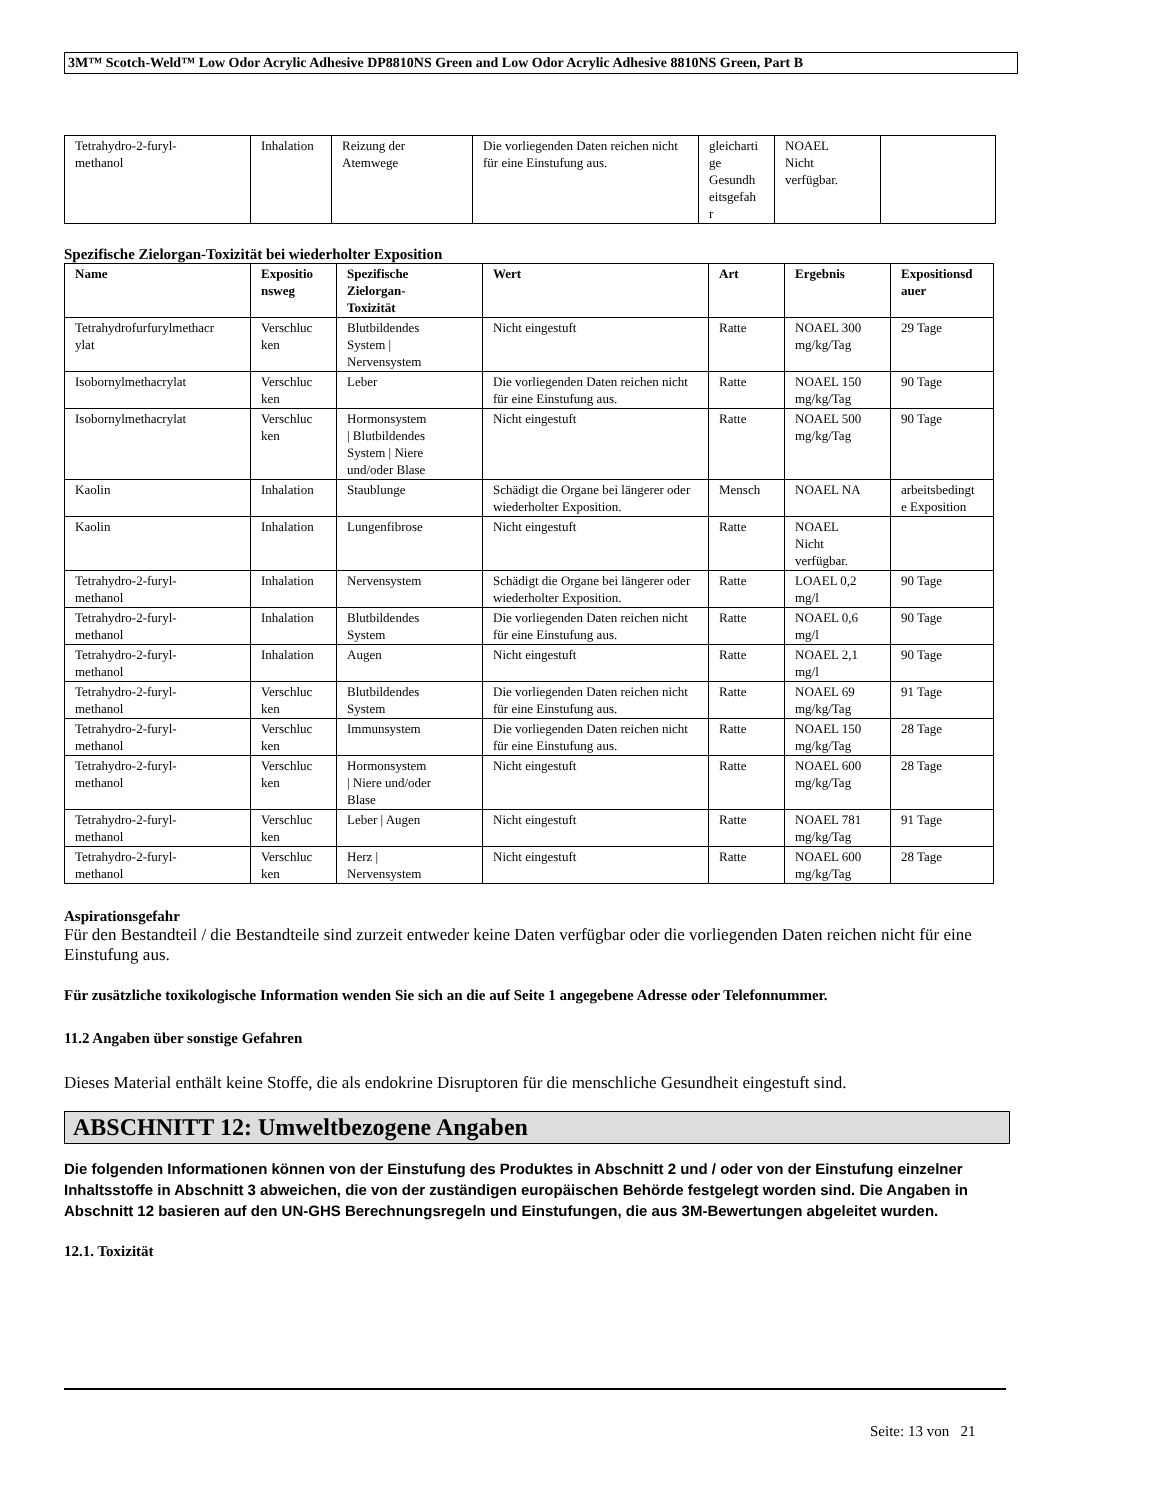3M™ Scotch-Weld™ Low Odor Acrylic Adhesive DP8810NS Green and Low Odor Acrylic Adhesive 8810NS Green, Part B
| Tetrahydro-2-furyl- methanol | Inhalation | Reizung der Atemwege | Die vorliegenden Daten reichen nicht für eine Einstufung aus. | gleicharti ge Gesundh eitsgefah r | NOAEL Nicht verfügbar. | |
Spezifische Zielorgan-Toxizität bei wiederholter Exposition
| Name | Expositio nsweg | Spezifische Zielorgan- Toxizität | Wert | Art | Ergebnis | Expositionsd auer |
| --- | --- | --- | --- | --- | --- | --- |
| Tetrahydrofurfurylmethacr ylat | Verschluc ken | Blutbildendes System / Nervensystem | Nicht eingestuft | Ratte | NOAEL 300 mg/kg/Tag | 29 Tage |
| Isobornylmethacrylat | Verschluc ken | Leber | Die vorliegenden Daten reichen nicht für eine Einstufung aus. | Ratte | NOAEL 150 mg/kg/Tag | 90 Tage |
| Isobornylmethacrylat | Verschluc ken | Hormonsystem / Blutbildendes System / Niere und/oder Blase | Nicht eingestuft | Ratte | NOAEL 500 mg/kg/Tag | 90 Tage |
| Kaolin | Inhalation | Staublunge | Schädigt die Organe bei längerer oder wiederholter Exposition. | Mensch | NOAEL NA | arbeitsbedingt e Exposition |
| Kaolin | Inhalation | Lungenfibrose | Nicht eingestuft | Ratte | NOAEL Nicht verfügbar. | |
| Tetrahydro-2-furyl- methanol | Inhalation | Nervensystem | Schädigt die Organe bei längerer oder wiederholter Exposition. | Ratte | LOAEL 0,2 mg/l | 90 Tage |
| Tetrahydro-2-furyl- methanol | Inhalation | Blutbildendes System | Die vorliegenden Daten reichen nicht für eine Einstufung aus. | Ratte | NOAEL 0,6 mg/l | 90 Tage |
| Tetrahydro-2-furyl- methanol | Inhalation | Augen | Nicht eingestuft | Ratte | NOAEL 2,1 mg/l | 90 Tage |
| Tetrahydro-2-furyl- methanol | Verschluc ken | Blutbildendes System | Die vorliegenden Daten reichen nicht für eine Einstufung aus. | Ratte | NOAEL 69 mg/kg/Tag | 91 Tage |
| Tetrahydro-2-furyl- methanol | Verschluc ken | Immunsystem | Die vorliegenden Daten reichen nicht für eine Einstufung aus. | Ratte | NOAEL 150 mg/kg/Tag | 28 Tage |
| Tetrahydro-2-furyl- methanol | Verschluc ken | Hormonsystem / Niere und/oder Blase | Nicht eingestuft | Ratte | NOAEL 600 mg/kg/Tag | 28 Tage |
| Tetrahydro-2-furyl- methanol | Verschluc ken | Leber / Augen | Nicht eingestuft | Ratte | NOAEL 781 mg/kg/Tag | 91 Tage |
| Tetrahydro-2-furyl- methanol | Verschluc ken | Herz / Nervensystem | Nicht eingestuft | Ratte | NOAEL 600 mg/kg/Tag | 28 Tage |
Aspirationsgefahr
Für den Bestandteil / die Bestandteile sind zurzeit entweder keine Daten verfügbar oder die vorliegenden Daten reichen nicht für eine Einstufung aus.
Für zusätzliche toxikologische Information wenden Sie sich an die auf Seite 1 angegebene Adresse oder Telefonnummer.
11.2 Angaben über sonstige Gefahren
Dieses Material enthält keine Stoffe, die als endokrine Disruptoren für die menschliche Gesundheit eingestuft sind.
ABSCHNITT 12: Umweltbezogene Angaben
Die folgenden Informationen können von der Einstufung des Produktes in Abschnitt 2 und / oder von der Einstufung einzelner Inhaltsstoffe in Abschnitt 3 abweichen, die von der zuständigen europäischen Behörde festgelegt worden sind. Die Angaben in Abschnitt 12 basieren auf den UN-GHS Berechnungsregeln und Einstufungen, die aus 3M-Bewertungen abgeleitet wurden.
12.1. Toxizität
Seite: 13 von 21